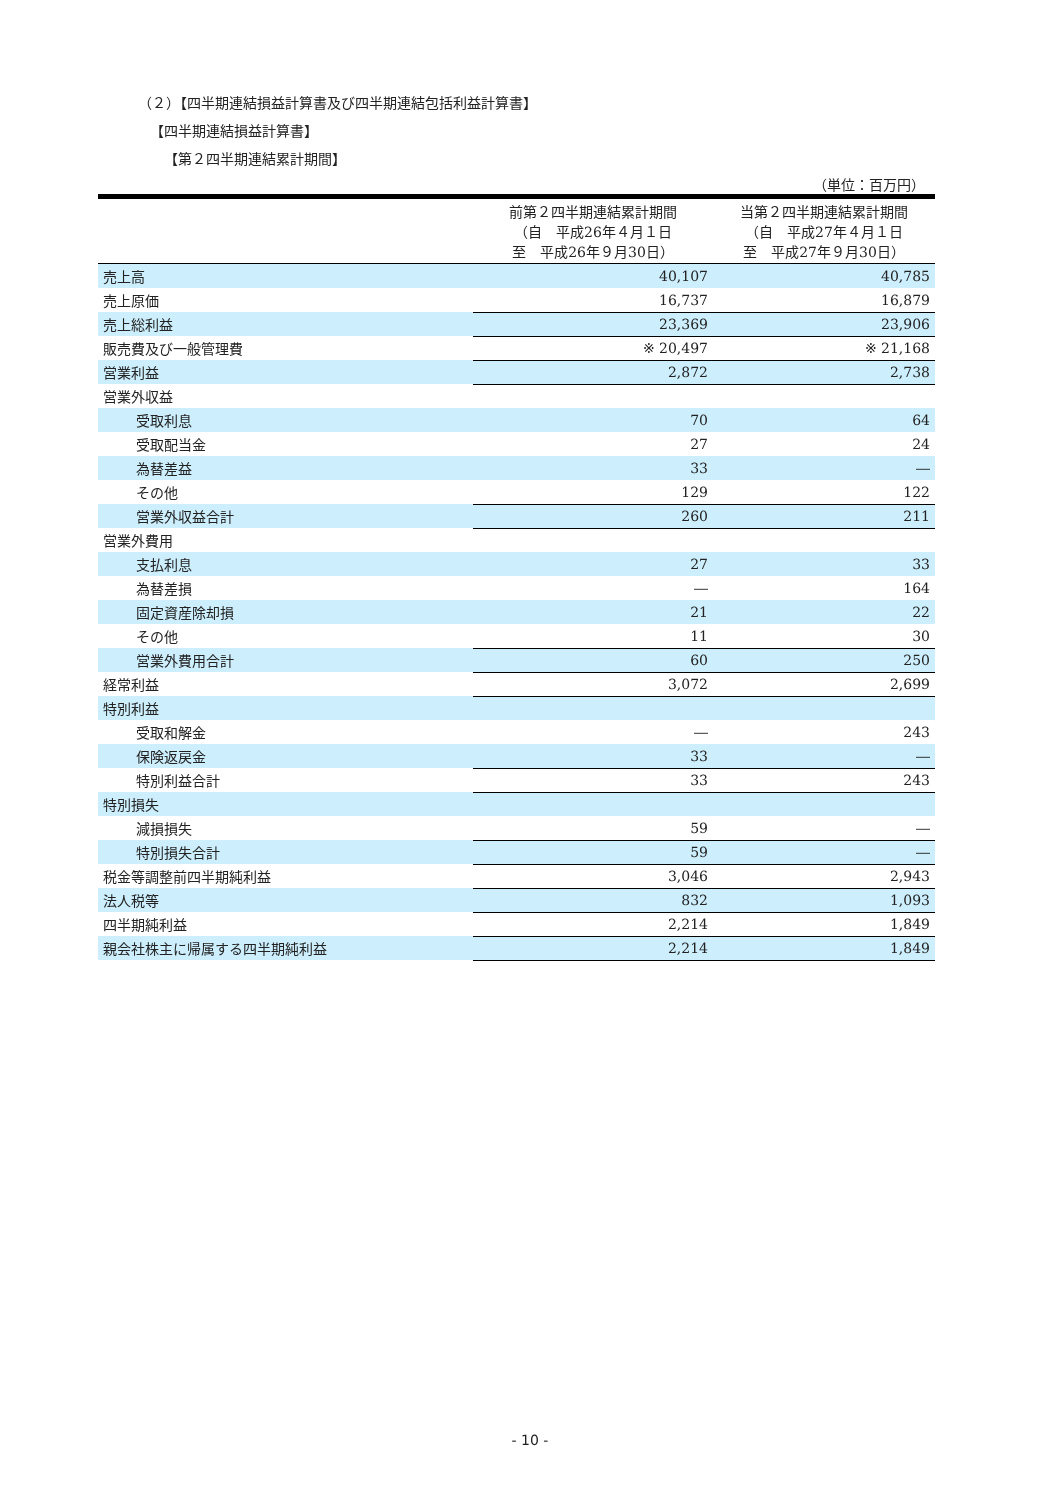（２）【四半期連結損益計算書及び四半期連結包括利益計算書】
【四半期連結損益計算書】
【第２四半期連結累計期間】
（単位：百万円）
| | 前第２四半期連結累計期間 （自 平成26年４月１日 至 平成26年９月30日） | 当第２四半期連結累計期間 （自 平成27年４月１日 至 平成27年９月30日） |
| 売上高 | 40,107 | 40,785 |
| 売上原価 | 16,737 | 16,879 |
| 売上総利益 | 23,369 | 23,906 |
| 販売費及び一般管理費 | ※ 20,497 | ※ 21,168 |
| 営業利益 | 2,872 | 2,738 |
| 営業外収益 | | |
| 受取利息 | 70 | 64 |
| 受取配当金 | 27 | 24 |
| 為替差益 | 33 | ― |
| その他 | 129 | 122 |
| 営業外収益合計 | 260 | 211 |
| 営業外費用 | | |
| 支払利息 | 27 | 33 |
| 為替差損 | ― | 164 |
| 固定資産除却損 | 21 | 22 |
| その他 | 11 | 30 |
| 営業外費用合計 | 60 | 250 |
| 経常利益 | 3,072 | 2,699 |
| 特別利益 | | |
| 受取和解金 | ― | 243 |
| 保険返戻金 | 33 | ― |
| 特別利益合計 | 33 | 243 |
| 特別損失 | | |
| 減損損失 | 59 | ― |
| 特別損失合計 | 59 | ― |
| 税金等調整前四半期純利益 | 3,046 | 2,943 |
| 法人税等 | 832 | 1,093 |
| 四半期純利益 | 2,214 | 1,849 |
| 親会社株主に帰属する四半期純利益 | 2,214 | 1,849 |
- 10 -